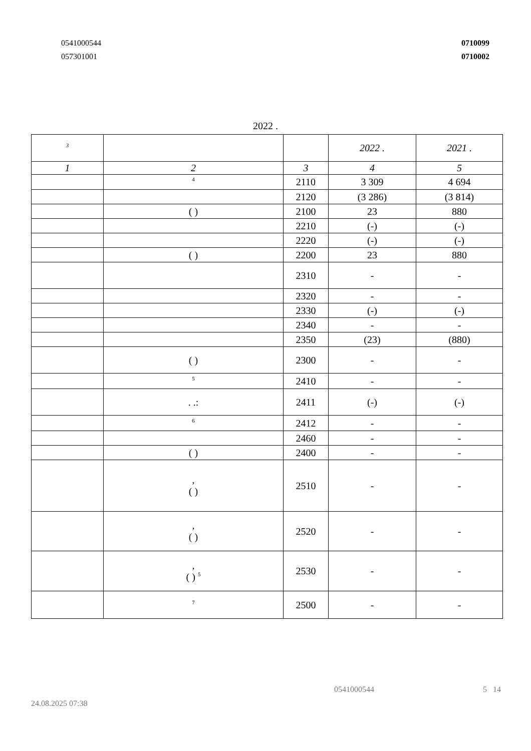0541000544 0710099
057301001 0710002
2022 .
| <sup>3</sup> | | | 2022 . | 2021 . |
| --- | --- | --- | --- | --- |
| 1 | 2 | 3 | 4 | 5 |
| | <sup>4</sup> | 2110 | 3 309 | 4 694 |
| | | 2120 | (3 286) | (3 814) |
| | ( ) | 2100 | 23 | 880 |
| | | 2210 | (-) | (-) |
| | | 2220 | (-) | (-) |
| | ( ) | 2200 | 23 | 880 |
| | | 2310 | - | - |
| | | 2320 | - | - |
| | | 2330 | (-) | (-) |
| | | 2340 | - | - |
| | | 2350 | (23) | (880) |
| | ( ) | 2300 | - | - |
| | <sup>5</sup> | 2410 | - | - |
| | . .: | 2411 | (-) | (-) |
| | <sup>6</sup> | 2412 | - | - |
| | | 2460 | - | - |
| | ( ) | 2400 | - | - |
| | , ( ) | 2510 | - | - |
| | , ( ) | 2520 | - | - |
| | , ( ) <sup>5</sup> | 2530 | - | - |
| | <sup>7</sup> | 2500 | - | - |
x 0541000544 5 14
24.08.2025 07:38